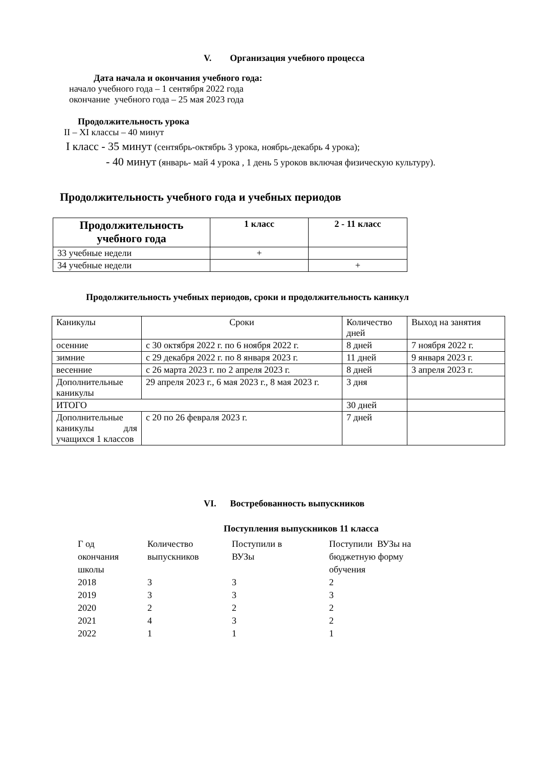V. Организация учебного процесса
Дата начала и окончания учебного года:
начало учебного года – 1 сентября 2022 года
окончание учебного года – 25 мая 2023 года
Продолжительность урока
II – XI классы – 40 минут
I класс - 35 минут (сентябрь-октябрь 3 урока, ноябрь-декабрь 4 урока);
- 40 минут (январь- май 4 урока , 1 день 5 уроков включая физическую культуру).
Продолжительность учебного года и учебных периодов
| Продолжительность учебного года | 1 класс | 2 - 11 класс |
| --- | --- | --- |
| 33 учебные недели | + | |
| 34 учебные недели | | + |
Продолжительность учебных периодов, сроки и продолжительность каникул
| Каникулы | Сроки | Количество дней | Выход на занятия |
| осенние | с 30 октября 2022 г. по 6 ноября 2022 г. | 8 дней | 7 ноября 2022 г. |
| зимние | с 29 декабря 2022 г. по 8 января 2023 г. | 11 дней | 9 января 2023 г. |
| весенние | с 26 марта 2023 г. по 2 апреля 2023 г. | 8 дней | 3 апреля 2023 г. |
| Дополнительные каникулы | 29 апреля 2023 г., 6 мая 2023 г., 8 мая 2023 г. | 3 дня | |
| ИТОГО | | 30 дней | |
| Дополнительные каникулы для учащихся 1 классов | с 20 по 26 февраля 2023 г. | 7 дней | |
VI. Востребованность выпускников
Поступления выпускников 11 класса
| Г од окончания школы | Количество выпускников | Поступили в ВУЗы | Поступили ВУЗы на бюджетную форму обучения |
| 2018 | 3 | 3 | 2 |
| 2019 | 3 | 3 | 3 |
| 2020 | 2 | 2 | 2 |
| 2021 | 4 | 3 | 2 |
| 2022 | 1 | 1 | 1 |